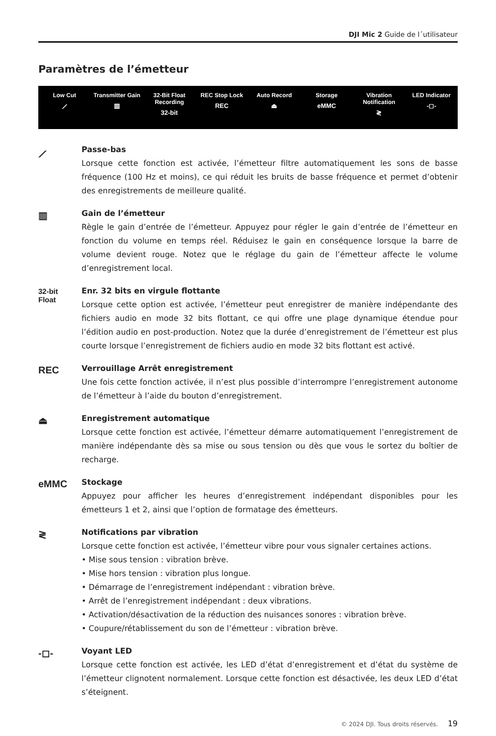DJI Mic 2 Guide de l´utilisateur
Paramètres de l’émetteur
Low Cut
⟋
Transmitter Gain
▥
32-Bit Float Recording
32-bit
REC Stop Lock
REC
Auto Record
⏏
Storage
eMMC
Vibration Notification
≷
LED Indicator
-◻-
⟋
Passe-bas
Lorsque cette fonction est activée, l’émetteur filtre automatiquement les sons de basse fréquence (100 Hz et moins), ce qui réduit les bruits de basse fréquence et permet d’obtenir des enregistrements de meilleure qualité.
▥
Gain de l’émetteur
Règle le gain d’entrée de l’émetteur. Appuyez pour régler le gain d’entrée de l’émetteur en fonction du volume en temps réel. Réduisez le gain en conséquence lorsque la barre de volume devient rouge. Notez que le réglage du gain de l’émetteur affecte le volume d’enregistrement local.
32-bit
Float
Enr. 32 bits en virgule flottante
Lorsque cette option est activée, l’émetteur peut enregistrer de manière indépendante des fichiers audio en mode 32 bits flottant, ce qui offre une plage dynamique étendue pour l’édition audio en post-production. Notez que la durée d’enregistrement de l’émetteur est plus courte lorsque l’enregistrement de fichiers audio en mode 32 bits flottant est activé.
REC
Verrouillage Arrêt enregistrement
Une fois cette fonction activée, il n’est plus possible d’interrompre l’enregistrement autonome de l’émetteur à l’aide du bouton d’enregistrement.
⏏
Enregistrement automatique
Lorsque cette fonction est activée, l’émetteur démarre automatiquement l’enregistrement de manière indépendante dès sa mise ou sous tension ou dès que vous le sortez du boîtier de recharge.
eMMC
Stockage
Appuyez pour afficher les heures d’enregistrement indépendant disponibles pour les émetteurs 1 et 2, ainsi que l’option de formatage des émetteurs.
≷
Notifications par vibration
Lorsque cette fonction est activée, l’émetteur vibre pour vous signaler certaines actions.
• Mise sous tension : vibration brève.
• Mise hors tension : vibration plus longue.
• Démarrage de l’enregistrement indépendant : vibration brève.
• Arrêt de l’enregistrement indépendant : deux vibrations.
• Activation/désactivation de la réduction des nuisances sonores : vibration brève.
• Coupure/rétablissement du son de l’émetteur : vibration brève.
-◻-
Voyant LED
Lorsque cette fonction est activée, les LED d’état d’enregistrement et d’état du système de l’émetteur clignotent normalement. Lorsque cette fonction est désactivée, les deux LED d’état s’éteignent.
© 2024 DJI. Tous droits réservés. 19